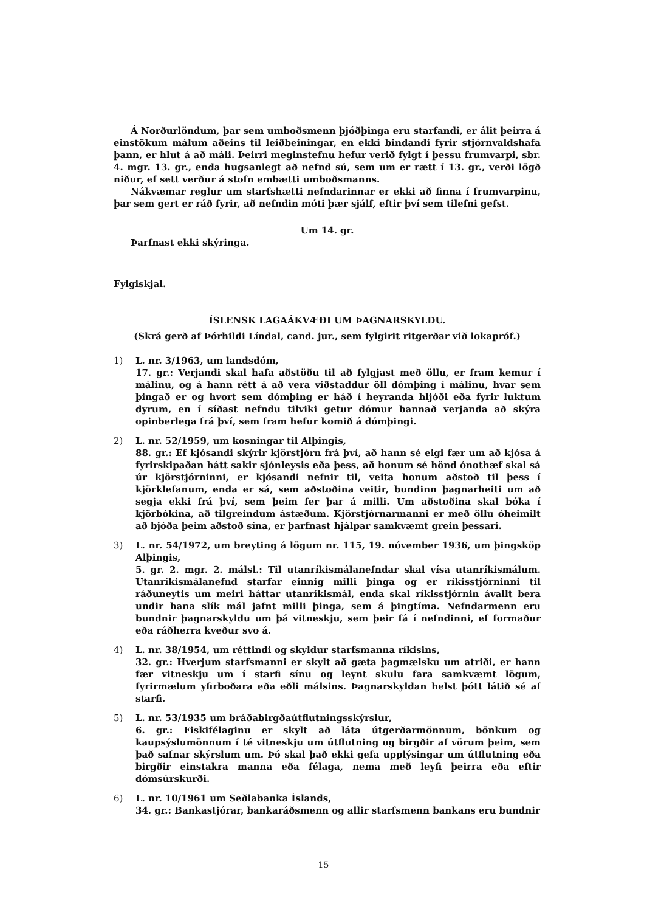Á Norðurlöndum, þar sem umboðsmenn þjóðþinga eru starfandi, er álit þeirra á einstökum málum aðeins til leiðbeiningar, en ekki bindandi fyrir stjórnvaldshafa þann, er hlut á að máli. Þeirri meginstefnu hefur verið fylgt í þessu frumvarpi, sbr. 4. mgr. 13. gr., enda hugsanlegt að nefnd sú, sem um er rætt í 13. gr., verði lögð niður, ef sett verður á stofn embætti umboðsmanns.
Nákvæmar reglur um starfshætti nefndarinnar er ekki að finna í frumvarpinu, þar sem gert er ráð fyrir, að nefndin móti þær sjálf, eftir því sem tilefni gefst.
Um 14. gr.
Þarfnast ekki skýringa.
Fylgiskjal.
ÍSLENSK LAGAÁKVÆÐI UM ÞAGNARSKYLDU.
(Skrá gerð af Þórhildi Líndal, cand. jur., sem fylgirit ritgerðar við lokapróf.)
1) L. nr. 3/1963, um landsdóm,
17. gr.: Verjandi skal hafa aðstöðu til að fylgjast með öllu, er fram kemur í málinu, og á hann rétt á að vera viðstaddur öll dómþing í málinu, hvar sem þingað er og hvort sem dómþing er háð í heyranda hljóði eða fyrir luktum dyrum, en í síðast nefndu tilviki getur dómur bannað verjanda að skýra opinberlega frá því, sem fram hefur komið á dómþingi.
2) L. nr. 52/1959, um kosningar til Alþingis,
88. gr.: Ef kjósandi skýrir kjörstjórn frá því, að hann sé eigi fær um að kjósa á fyrirskipaðan hátt sakir sjónleysis eða þess, að honum sé hönd ónothæf skal sá úr kjörstjórninni, er kjósandi nefnir til, veita honum aðstoð til þess í kjörklefanum, enda er sá, sem aðstoðina veitir, bundinn þagnarheiti um að segja ekki frá því, sem þeim fer þar á milli. Um aðstoðina skal bóka í kjörbókina, að tilgreindum ástæðum. Kjörstjórnarmanni er með öllu óheimilt að bjóða þeim aðstoð sína, er þarfnast hjálpar samkvæmt grein þessari.
3) L. nr. 54/1972, um breyting á lögum nr. 115, 19. nóvember 1936, um þingsköp Alþingis,
5. gr. 2. mgr. 2. málsl.: Til utanríkismálanefndar skal vísa utanríkismálum. Utanríkismálanefnd starfar einnig milli þinga og er ríkisstjórninni til ráðuneytis um meiri háttar utanríkismál, enda skal ríkisstjórnin ávallt bera undir hana slík mál jafnt milli þinga, sem á þingtíma. Nefndarmenn eru bundnir þagnarskyldu um þá vitneskju, sem þeir fá í nefndinni, ef formaður eða ráðherra kveður svo á.
4) L. nr. 38/1954, um réttindi og skyldur starfsmanna ríkisins,
32. gr.: Hverjum starfsmanni er skylt að gæta þagmælsku um atriði, er hann fær vitneskju um í starfi sínu og leynt skulu fara samkvæmt lögum, fyrirmælum yfirboðara eða eðli málsins. Þagnarskyldan helst þótt látið sé af starfi.
5) L. nr. 53/1935 um bráðabirgðaútflutningsskýrslur,
6. gr.: Fiskifélaginu er skylt að láta útgerðarmönnum, bönkum og kaupsýslumönnum í té vitneskju um útflutning og birgðir af vörum þeim, sem það safnar skýrslum um. Þó skal það ekki gefa upplýsingar um útflutning eða birgðir einstakra manna eða félaga, nema með leyfi þeirra eða eftir dómsúrskurði.
6) L. nr. 10/1961 um Seðlabanka Íslands,
34. gr.: Bankastjórar, bankaráðsmenn og allir starfsmenn bankans eru bundnir
15